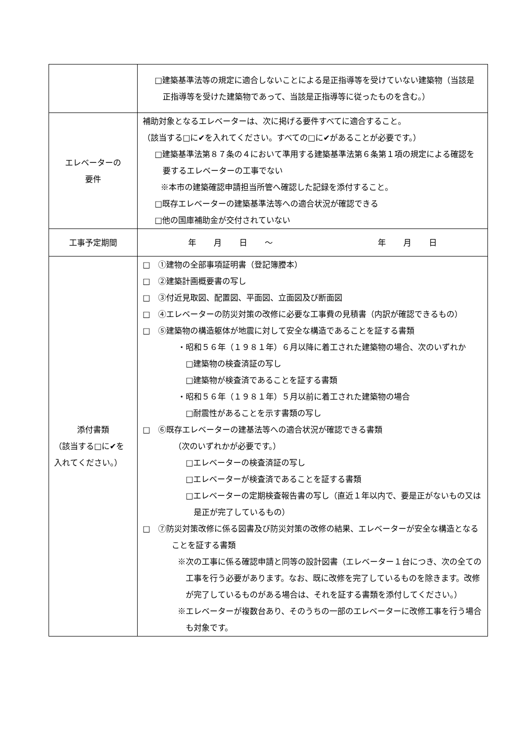| | □建築基準法等の規定に適合しないことによる是正指導等を受けていない建築物（当該是正指導等を受けた建築物であって、当該是正指導等に従ったものを含む。） |
| エレベーターの 要件 | 補助対象となるエレベーターは、次に掲げる要件すべてに適合すること。 （該当する□に✔を入れてください。すべての□に✔があることが必要です。） □建築基準法第８７条の４において準用する建築基準法第６条第１項の規定による確認を要するエレベーターの工事でない ※本市の建築確認申請担当所管へ確認した記録を添付すること。 □既存エレベーターの建築基準法等への適合状況が確認できる □他の国庫補助金が交付されていない |
| 工事予定期間 | 年 月 日 〜 年 月 日 |
| 添付書類 （該当する□に✔を入れてください。） | □ ①建物の全部事項証明書（登記簿謄本） □ ②建築計画概要書の写し □ ③付近見取図、配置図、平面図、立面図及び断面図 □ ④エレベーターの防災対策の改修に必要な工事費の見積書（内訳が確認できるもの） □ ⑤建築物の構造躯体が地震に対して安全な構造であることを証する書類 ・昭和５６年（１９８１年）６月以降に着工された建築物の場合、次のいずれか □建築物の検査済証の写し □建築物が検査済であることを証する書類 ・昭和５６年（１９８１年）５月以前に着工された建築物の場合 □耐震性があることを示す書類の写し □ ⑥既存エレベーターの建基法等への適合状況が確認できる書類 （次のいずれかが必要です。） □エレベーターの検査済証の写し □エレベーターが検査済であることを証する書類 □エレベーターの定期検査報告書の写し（直近１年以内で、要是正がないもの又は是正が完了しているもの） □ ⑦防災対策改修に係る図書及び防災対策の改修の結果、エレベーターが安全な構造となることを証する書類 ※次の工事に係る確認申請と同等の設計図書（エレベーター１台につき、次の全ての工事を行う必要があります。なお、既に改修を完了しているものを除きます。改修が完了しているものがある場合は、それを証する書類を添付してください。） ※エレベーターが複数台あり、そのうちの一部のエレベーターに改修工事を行う場合も対象です。 |